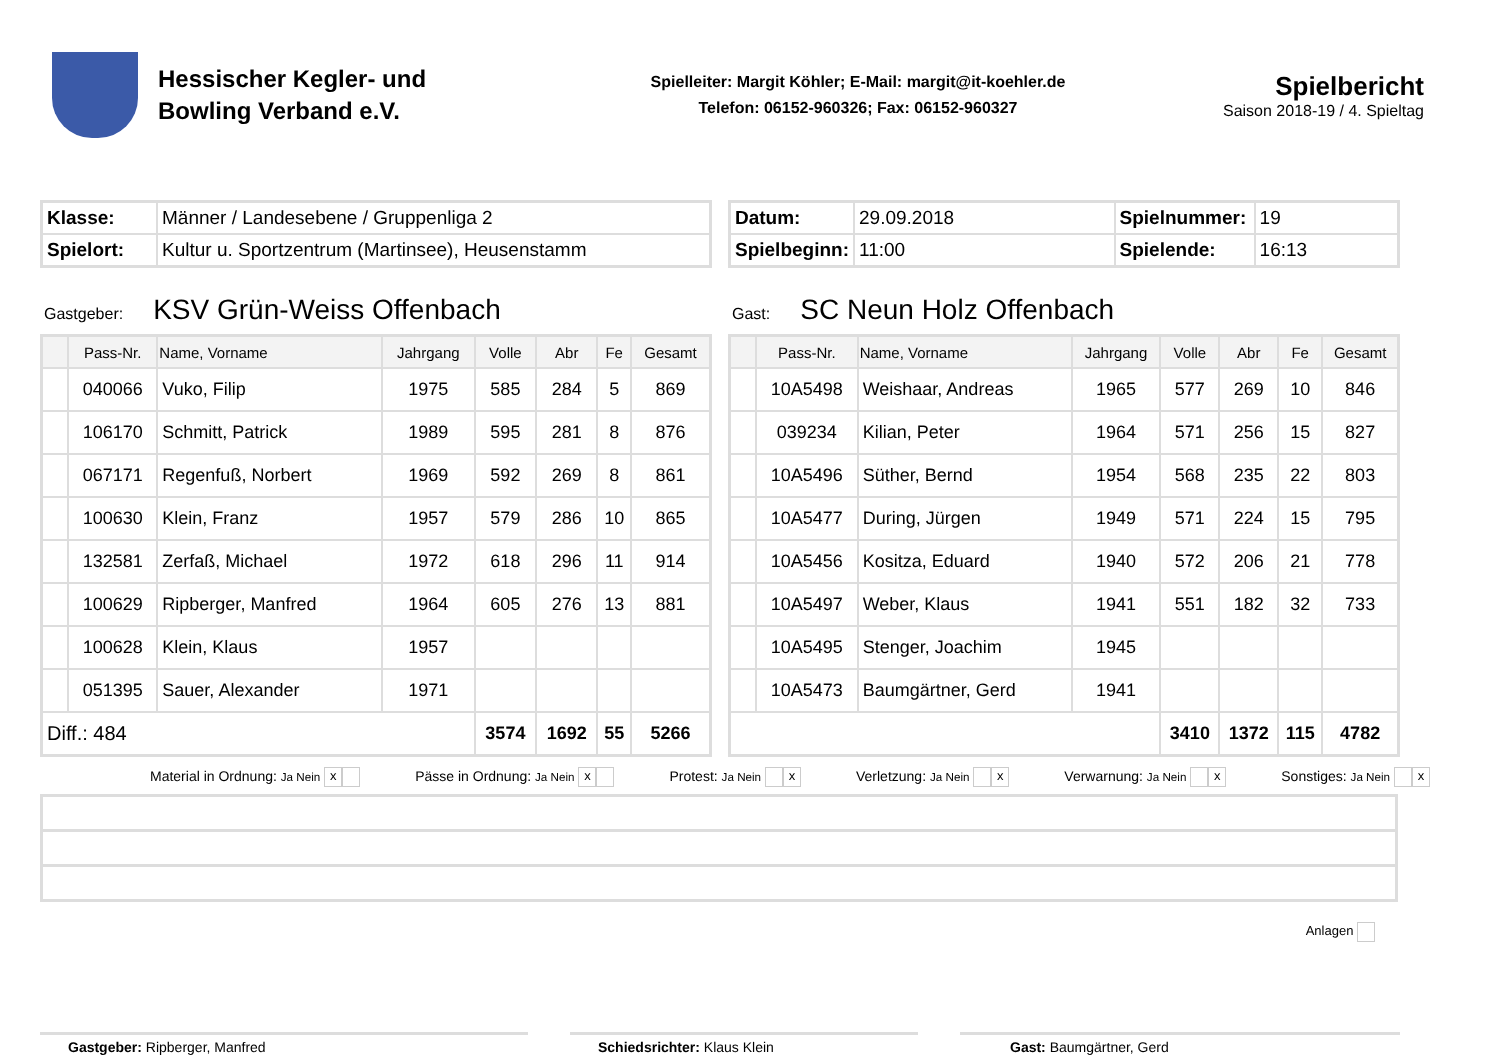Hessischer Kegler- und
Bowling Verband e.V.
Spielleiter: Margit Köhler; E-Mail: margit@it-koehler.de
Telefon: 06152-960326; Fax: 06152-960327
Spielbericht
Saison 2018-19 / 4. Spieltag
| Klasse: | Männer / Landesebene / Gruppenliga 2 |
| Spielort: | Kultur u. Sportzentrum (Martinsee), Heusenstamm |
| Datum: | 29.09.2018 | Spielnummer: | 19 |
| Spielbeginn: | 11:00 | Spielende: | 16:13 |
Gastgeber: KSV Grün-Weiss Offenbach
| | Pass-Nr. | Name, Vorname | Jahrgang | Volle | Abr | Fe | Gesamt |
| --- | --- | --- | --- | --- | --- | --- | --- |
| | 040066 | Vuko, Filip | 1975 | 585 | 284 | 5 | 869 |
| | 106170 | Schmitt, Patrick | 1989 | 595 | 281 | 8 | 876 |
| | 067171 | Regenfuß, Norbert | 1969 | 592 | 269 | 8 | 861 |
| | 100630 | Klein, Franz | 1957 | 579 | 286 | 10 | 865 |
| | 132581 | Zerfaß, Michael | 1972 | 618 | 296 | 11 | 914 |
| | 100629 | Ripberger, Manfred | 1964 | 605 | 276 | 13 | 881 |
| | 100628 | Klein, Klaus | 1957 | | | | |
| | 051395 | Sauer, Alexander | 1971 | | | | |
| Diff.: 484 | | | | 3574 | 1692 | 55 | 5266 |
Gast: SC Neun Holz Offenbach
| | Pass-Nr. | Name, Vorname | Jahrgang | Volle | Abr | Fe | Gesamt |
| --- | --- | --- | --- | --- | --- | --- | --- |
| | 10A5498 | Weishaar, Andreas | 1965 | 577 | 269 | 10 | 846 |
| | 039234 | Kilian, Peter | 1964 | 571 | 256 | 15 | 827 |
| | 10A5496 | Süther, Bernd | 1954 | 568 | 235 | 22 | 803 |
| | 10A5477 | During, Jürgen | 1949 | 571 | 224 | 15 | 795 |
| | 10A5456 | Kositza, Eduard | 1940 | 572 | 206 | 21 | 778 |
| | 10A5497 | Weber, Klaus | 1941 | 551 | 182 | 32 | 733 |
| | 10A5495 | Stenger, Joachim | 1945 | | | | |
| | 10A5473 | Baumgärtner, Gerd | 1941 | | | | |
| | | | | 3410 | 1372 | 115 | 4782 |
Material in Ordnung: Ja Nein x Pässe in Ordnung: Ja Nein x Protest: Ja Nein x Verletzung: Ja Nein x Verwarnung: Ja Nein x Sonstiges: Ja Nein x
Anlagen
Gastgeber: Ripberger, Manfred Schiedsrichter: Klaus Klein Gast: Baumgärtner, Gerd